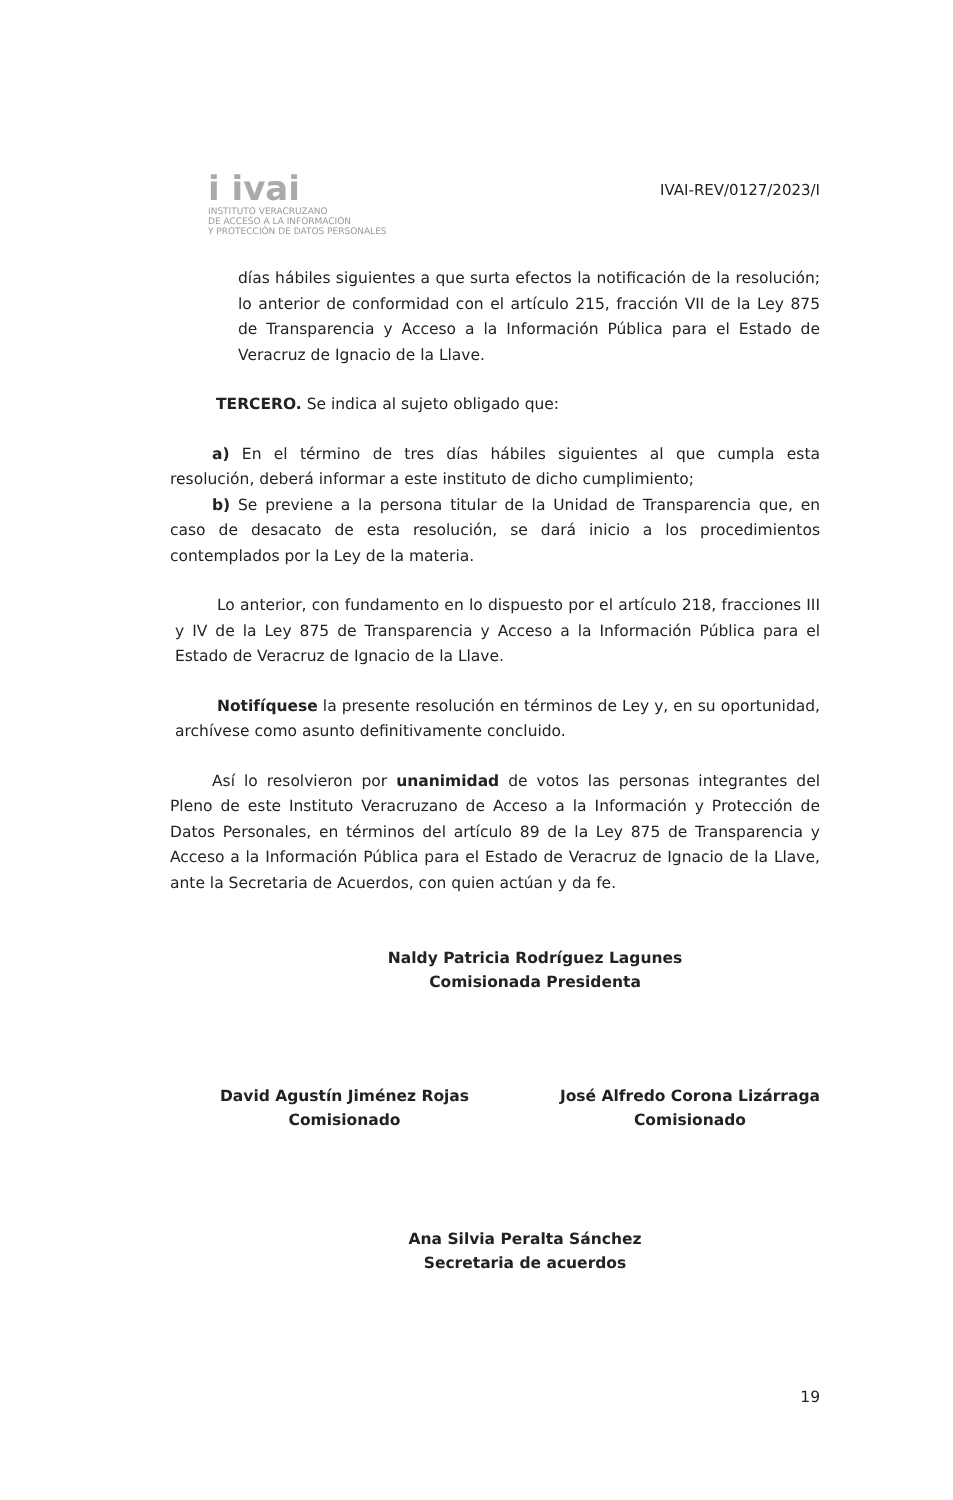i ivai
INSTITUTO VERACRUZANO
DE ACCESO A LA INFORMACIÓN
Y PROTECCIÓN DE DATOS PERSONALES
IVAI-REV/0127/2023/I
días hábiles siguientes a que surta efectos la notificación de la resolución; lo anterior de conformidad con el artículo 215, fracción VII de la Ley 875 de Transparencia y Acceso a la Información Pública para el Estado de Veracruz de Ignacio de la Llave.
TERCERO. Se indica al sujeto obligado que:
a) En el término de tres días hábiles siguientes al que cumpla esta resolución, deberá informar a este instituto de dicho cumplimiento;
b) Se previene a la persona titular de la Unidad de Transparencia que, en caso de desacato de esta resolución, se dará inicio a los procedimientos contemplados por la Ley de la materia.
Lo anterior, con fundamento en lo dispuesto por el artículo 218, fracciones III y IV de la Ley 875 de Transparencia y Acceso a la Información Pública para el Estado de Veracruz de Ignacio de la Llave.
Notifíquese la presente resolución en términos de Ley y, en su oportunidad, archívese como asunto definitivamente concluido.
Así lo resolvieron por unanimidad de votos las personas integrantes del Pleno de este Instituto Veracruzano de Acceso a la Información y Protección de Datos Personales, en términos del artículo 89 de la Ley 875 de Transparencia y Acceso a la Información Pública para el Estado de Veracruz de Ignacio de la Llave, ante la Secretaria de Acuerdos, con quien actúan y da fe.
Naldy Patricia Rodríguez Lagunes
Comisionada Presidenta
David Agustín Jiménez Rojas
Comisionado
José Alfredo Corona Lizárraga
Comisionado
Ana Silvia Peralta Sánchez
Secretaria de acuerdos
19